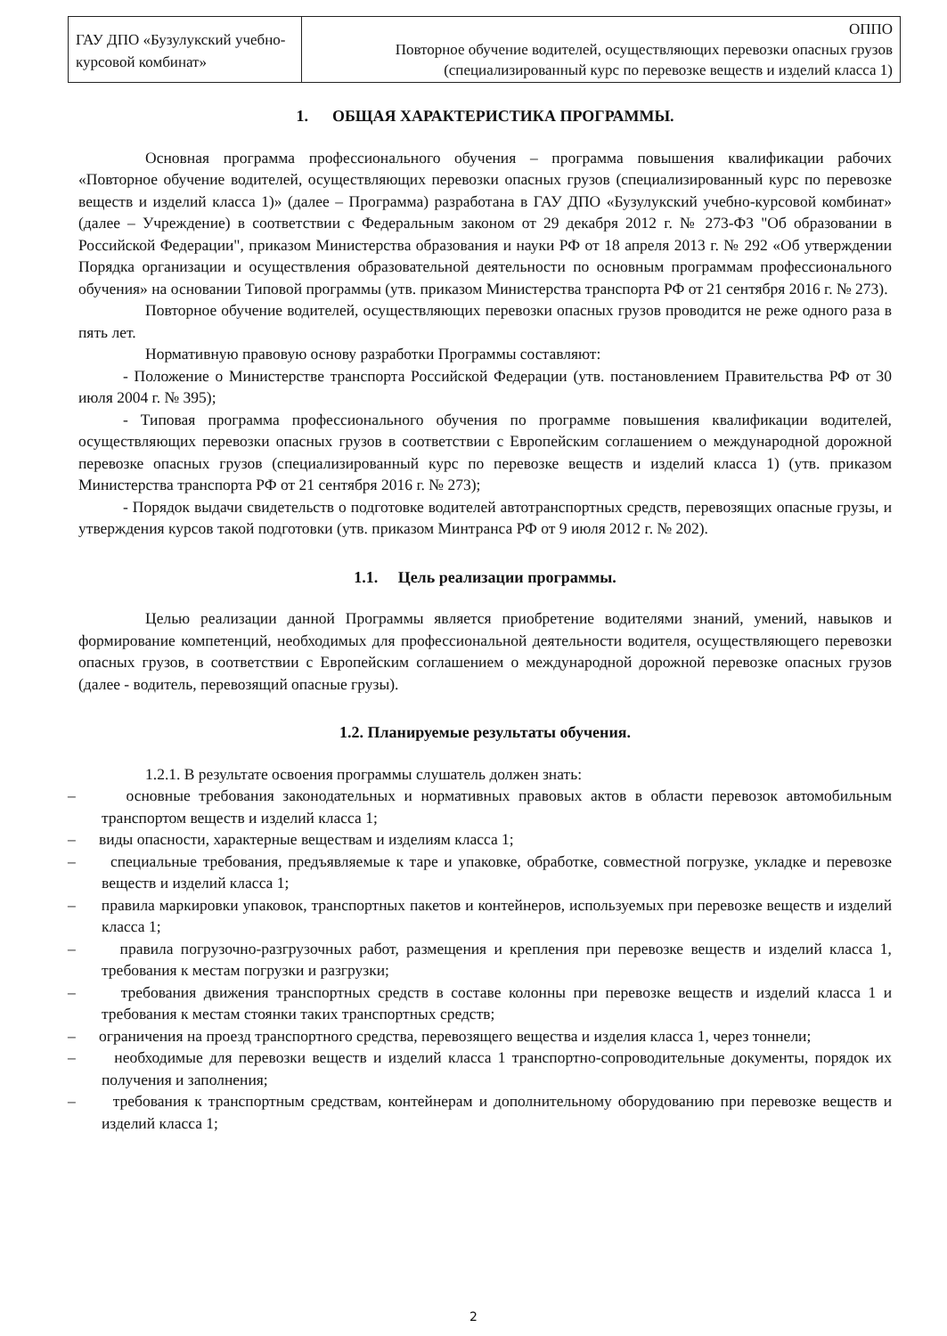| ГАУ ДПО «Бузулукский учебно-курсовой комбинат» | ОППО Повторное обучение водителей, осуществляющих перевозки опасных грузов (специализированный курс по перевозке веществ и изделий класса 1) |
1. ОБЩАЯ ХАРАКТЕРИСТИКА ПРОГРАММЫ.
Основная программа профессионального обучения – программа повышения квалификации рабочих «Повторное обучение водителей, осуществляющих перевозки опасных грузов (специализированный курс по перевозке веществ и изделий класса 1)» (далее – Программа) разработана в ГАУ ДПО «Бузулукский учебно-курсовой комбинат» (далее – Учреждение) в соответствии с Федеральным законом от 29 декабря 2012 г. № 273-ФЗ "Об образовании в Российской Федерации", приказом Министерства образования и науки РФ от 18 апреля 2013 г. № 292 «Об утверждении Порядка организации и осуществления образовательной деятельности по основным программам профессионального обучения» на основании Типовой программы (утв. приказом Министерства транспорта РФ от 21 сентября 2016 г. № 273).
Повторное обучение водителей, осуществляющих перевозки опасных грузов проводится не реже одного раза в пять лет.
Нормативную правовую основу разработки Программы составляют:
- Положение о Министерстве транспорта Российской Федерации (утв. постановлением Правительства РФ от 30 июля 2004 г. № 395);
- Типовая программа профессионального обучения по программе повышения квалификации водителей, осуществляющих перевозки опасных грузов в соответствии с Европейским соглашением о международной дорожной перевозке опасных грузов (специализированный курс по перевозке веществ и изделий класса 1) (утв. приказом Министерства транспорта РФ от 21 сентября 2016 г. № 273);
- Порядок выдачи свидетельств о подготовке водителей автотранспортных средств, перевозящих опасные грузы, и утверждения курсов такой подготовки (утв. приказом Минтранса РФ от 9 июля 2012 г. № 202).
1.1. Цель реализации программы.
Целью реализации данной Программы является приобретение водителями знаний, умений, навыков и формирование компетенций, необходимых для профессиональной деятельности водителя, осуществляющего перевозки опасных грузов, в соответствии с Европейским соглашением о международной дорожной перевозке опасных грузов (далее - водитель, перевозящий опасные грузы).
1.2. Планируемые результаты обучения.
1.2.1. В результате освоения программы слушатель должен знать:
– основные требования законодательных и нормативных правовых актов в области перевозок автомобильным транспортом веществ и изделий класса 1;
– виды опасности, характерные веществам и изделиям класса 1;
– специальные требования, предъявляемые к таре и упаковке, обработке, совместной погрузке, укладке и перевозке веществ и изделий класса 1;
– правила маркировки упаковок, транспортных пакетов и контейнеров, используемых при перевозке веществ и изделий класса 1;
– правила погрузочно-разгрузочных работ, размещения и крепления при перевозке веществ и изделий класса 1, требования к местам погрузки и разгрузки;
– требования движения транспортных средств в составе колонны при перевозке веществ и изделий класса 1 и требования к местам стоянки таких транспортных средств;
– ограничения на проезд транспортного средства, перевозящего вещества и изделия класса 1, через тоннели;
– необходимые для перевозки веществ и изделий класса 1 транспортно-сопроводительные документы, порядок их получения и заполнения;
– требования к транспортным средствам, контейнерам и дополнительному оборудованию при перевозке веществ и изделий класса 1;
2